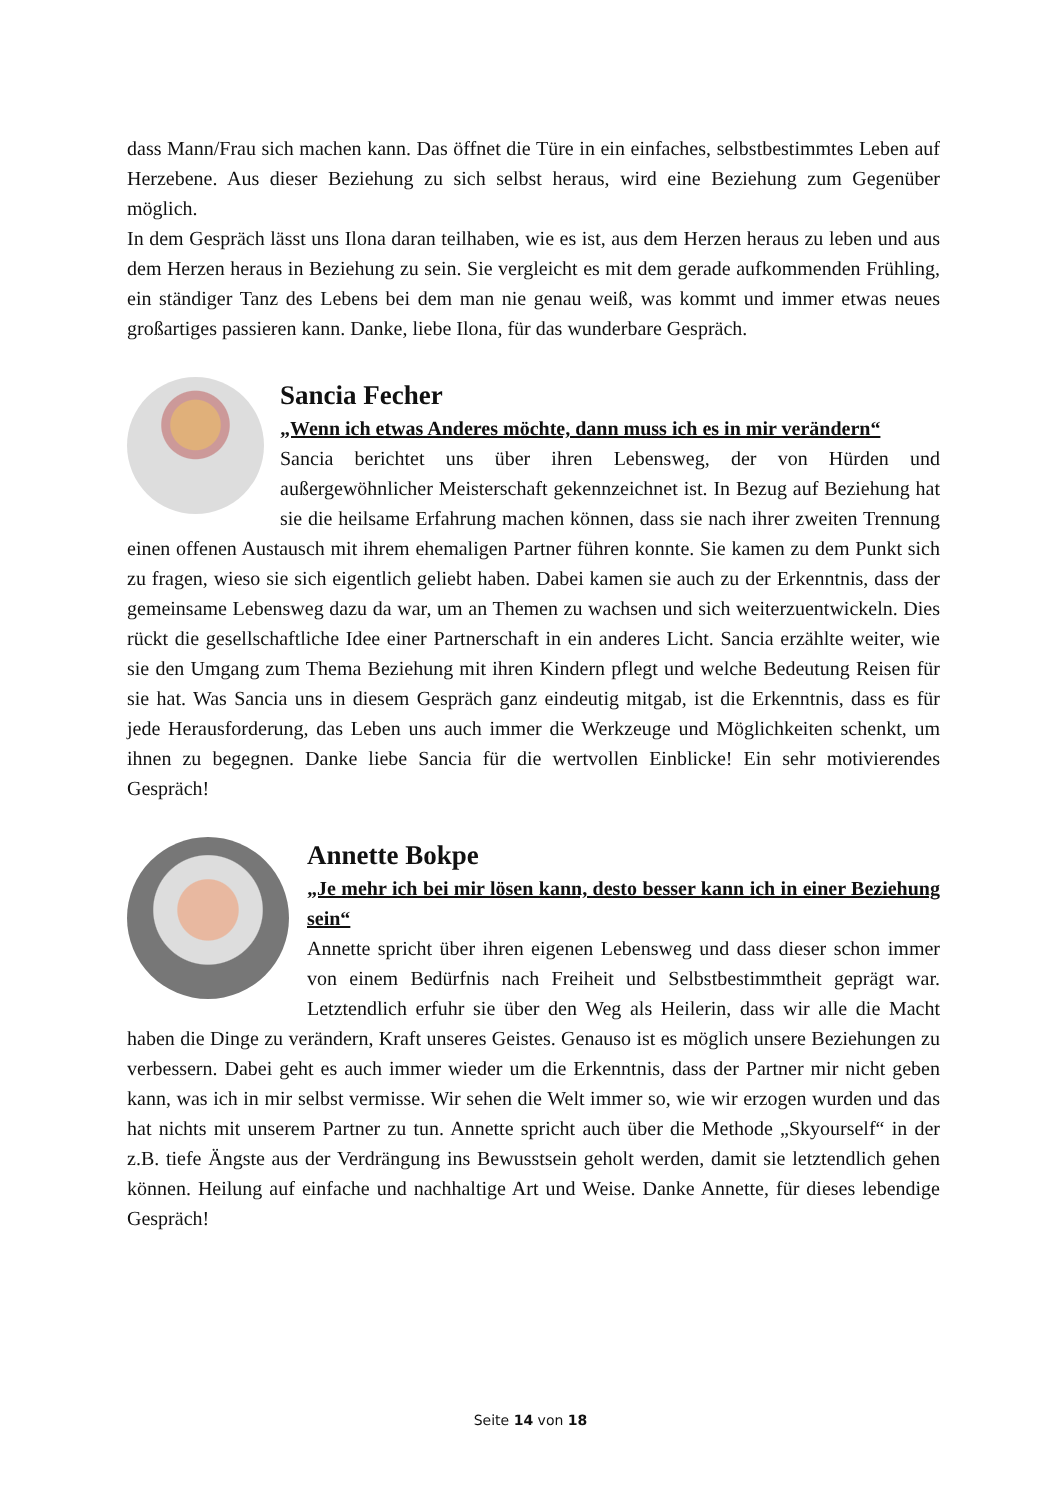dass Mann/Frau sich machen kann. Das öffnet die Türe in ein einfaches, selbstbestimmtes Leben auf Herzebene. Aus dieser Beziehung zu sich selbst heraus, wird eine Beziehung zum Gegenüber möglich.
In dem Gespräch lässt uns Ilona daran teilhaben, wie es ist, aus dem Herzen heraus zu leben und aus dem Herzen heraus in Beziehung zu sein. Sie vergleicht es mit dem gerade aufkommenden Frühling, ein ständiger Tanz des Lebens bei dem man nie genau weiß, was kommt und immer etwas neues großartiges passieren kann. Danke, liebe Ilona, für das wunderbare Gespräch.
Sancia Fecher
„Wenn ich etwas Anderes möchte, dann muss ich es in mir verändern“
Sancia berichtet uns über ihren Lebensweg, der von Hürden und außergewöhnlicher Meisterschaft gekennzeichnet ist. In Bezug auf Beziehung hat sie die heilsame Erfahrung machen können, dass sie nach ihrer zweiten Trennung einen offenen Austausch mit ihrem ehemaligen Partner führen konnte. Sie kamen zu dem Punkt sich zu fragen, wieso sie sich eigentlich geliebt haben. Dabei kamen sie auch zu der Erkenntnis, dass der gemeinsame Lebensweg dazu da war, um an Themen zu wachsen und sich weiterzuentwickeln. Dies rückt die gesellschaftliche Idee einer Partnerschaft in ein anderes Licht. Sancia erzählte weiter, wie sie den Umgang zum Thema Beziehung mit ihren Kindern pflegt und welche Bedeutung Reisen für sie hat. Was Sancia uns in diesem Gespräch ganz eindeutig mitgab, ist die Erkenntnis, dass es für jede Herausforderung, das Leben uns auch immer die Werkzeuge und Möglichkeiten schenkt, um ihnen zu begegnen. Danke liebe Sancia für die wertvollen Einblicke! Ein sehr motivierendes Gespräch!
Annette Bokpe
„Je mehr ich bei mir lösen kann, desto besser kann ich in einer Beziehung sein“
Annette spricht über ihren eigenen Lebensweg und dass dieser schon immer von einem Bedürfnis nach Freiheit und Selbstbestimmtheit geprägt war. Letztendlich erfuhr sie über den Weg als Heilerin, dass wir alle die Macht haben die Dinge zu verändern, Kraft unseres Geistes. Genauso ist es möglich unsere Beziehungen zu verbessern. Dabei geht es auch immer wieder um die Erkenntnis, dass der Partner mir nicht geben kann, was ich in mir selbst vermisse. Wir sehen die Welt immer so, wie wir erzogen wurden und das hat nichts mit unserem Partner zu tun. Annette spricht auch über die Methode „Skyourself“ in der z.B. tiefe Ängste aus der Verdrängung ins Bewusstsein geholt werden, damit sie letztendlich gehen können. Heilung auf einfache und nachhaltige Art und Weise. Danke Annette, für dieses lebendige Gespräch!
Seite 14 von 18